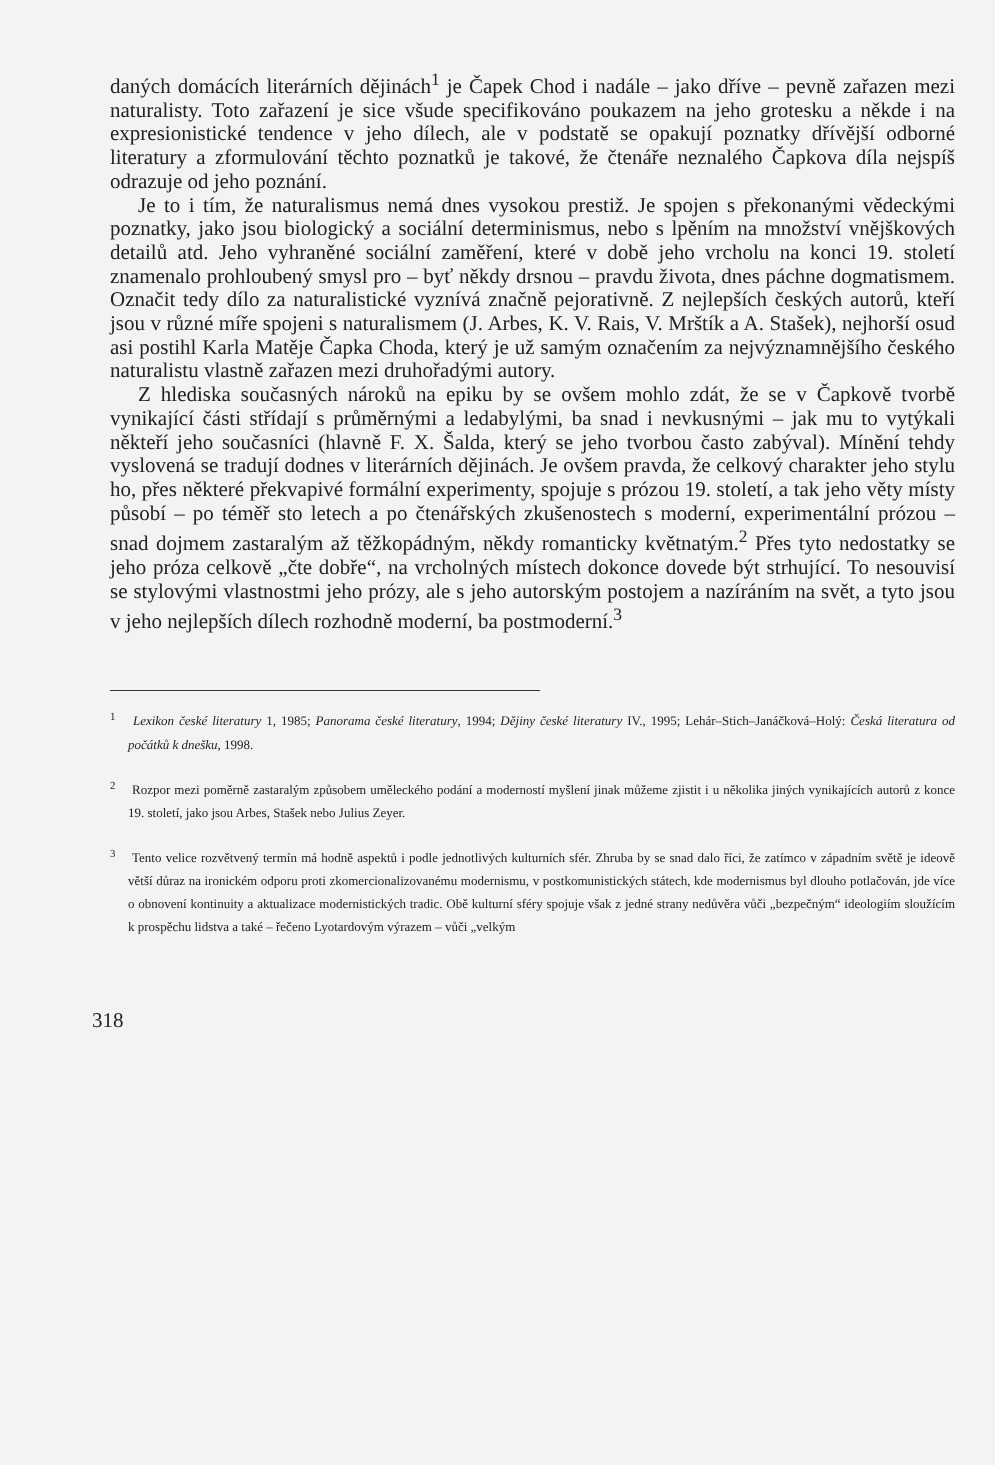daných domácích literárních dějinách<sup>1</sup> je Čapek Chod i nadále – jako dříve – pevně zařazen mezi naturalisty. Toto zařazení je sice všude specifikováno poukazem na jeho grotesku a někde i na expresionistické tendence v jeho dílech, ale v podstatě se opakují poznatky dřívější odborné literatury a zformulování těchto poznatků je takové, že čtenáře neznalého Čapkova díla nejspíš odrazuje od jeho poznání.
Je to i tím, že naturalismus nemá dnes vysokou prestiž. Je spojen s překonanými vědeckými poznatky, jako jsou biologický a sociální determinismus, nebo s lpěním na množství vnějškových detailů atd. Jeho vyhraněné sociální zaměření, které v době jeho vrcholu na konci 19. století znamenalo prohloubený smysl pro – byť někdy drsnou – pravdu života, dnes páchne dogmatismem. Označit tedy dílo za naturalistické vyznívá značně pejorativně. Z nejlepších českých autorů, kteří jsou v různé míře spojeni s naturalismem (J. Arbes, K. V. Rais, V. Mrštík a A. Stašek), nejhorší osud asi postihl Karla Matěje Čapka Choda, který je už samým označením za nejvýznamnějšího českého naturalistu vlastně zařazen mezi druhořadými autory.
Z hlediska současných nároků na epiku by se ovšem mohlo zdát, že se v Čapkově tvorbě vynikající části střídají s průměrnými a ledabylými, ba snad i nevkusnými – jak mu to vytýkali někteří jeho současníci (hlavně F. X. Šalda, který se jeho tvorbou často zabýval). Mínění tehdy vyslovená se tradují dodnes v literárních dějinách. Je ovšem pravda, že celkový charakter jeho stylu ho, přes některé překvapivé formální experimenty, spojuje s prózou 19. století, a tak jeho věty místy působí – po téměř sto letech a po čtenářských zkušenostech s moderní, experimentální prózou – snad dojmem zastaralým až těžkopádným, někdy romanticky květnatým.<sup>2</sup> Přes tyto nedostatky se jeho próza celkově „čte dobře“, na vrcholných místech dokonce dovede být strhující. To nesouvisí se stylovými vlastnostmi jeho prózy, ale s jeho autorským postojem a nazíráním na svět, a tyto jsou v jeho nejlepších dílech rozhodně moderní, ba postmoderní.<sup>3</sup>
<sup>1</sup> Lexikon české literatury 1, 1985; Panorama české literatury, 1994; Dějiny české literatury IV., 1995; Lehár–Stich–Janáčková–Holý: Česká literatura od počátků k dnešku, 1998.
<sup>2</sup> Rozpor mezi poměrně zastaralým způsobem uměleckého podání a moderností myšlení jinak můžeme zjistit i u několika jiných vynikajících autorů z konce 19. století, jako jsou Arbes, Stašek nebo Julius Zeyer.
<sup>3</sup> Tento velice rozvětvený termín má hodně aspektů i podle jednotlivých kulturních sfér. Zhruba by se snad dalo říci, že zatímco v západním světě je ideově větší důraz na ironickém odporu proti zkomercionalizovanému modernismu, v postkomunistických státech, kde modernismus byl dlouho potlačován, jde více o obnovení kontinuity a aktualizace modernistických tradic. Obě kulturní sféry spojuje však z jedné strany nedůvěra vůči „bezpečným“ ideologiím sloužícím k prospěchu lidstva a také – řečeno Lyotardovým výrazem – vůči „velkým
318